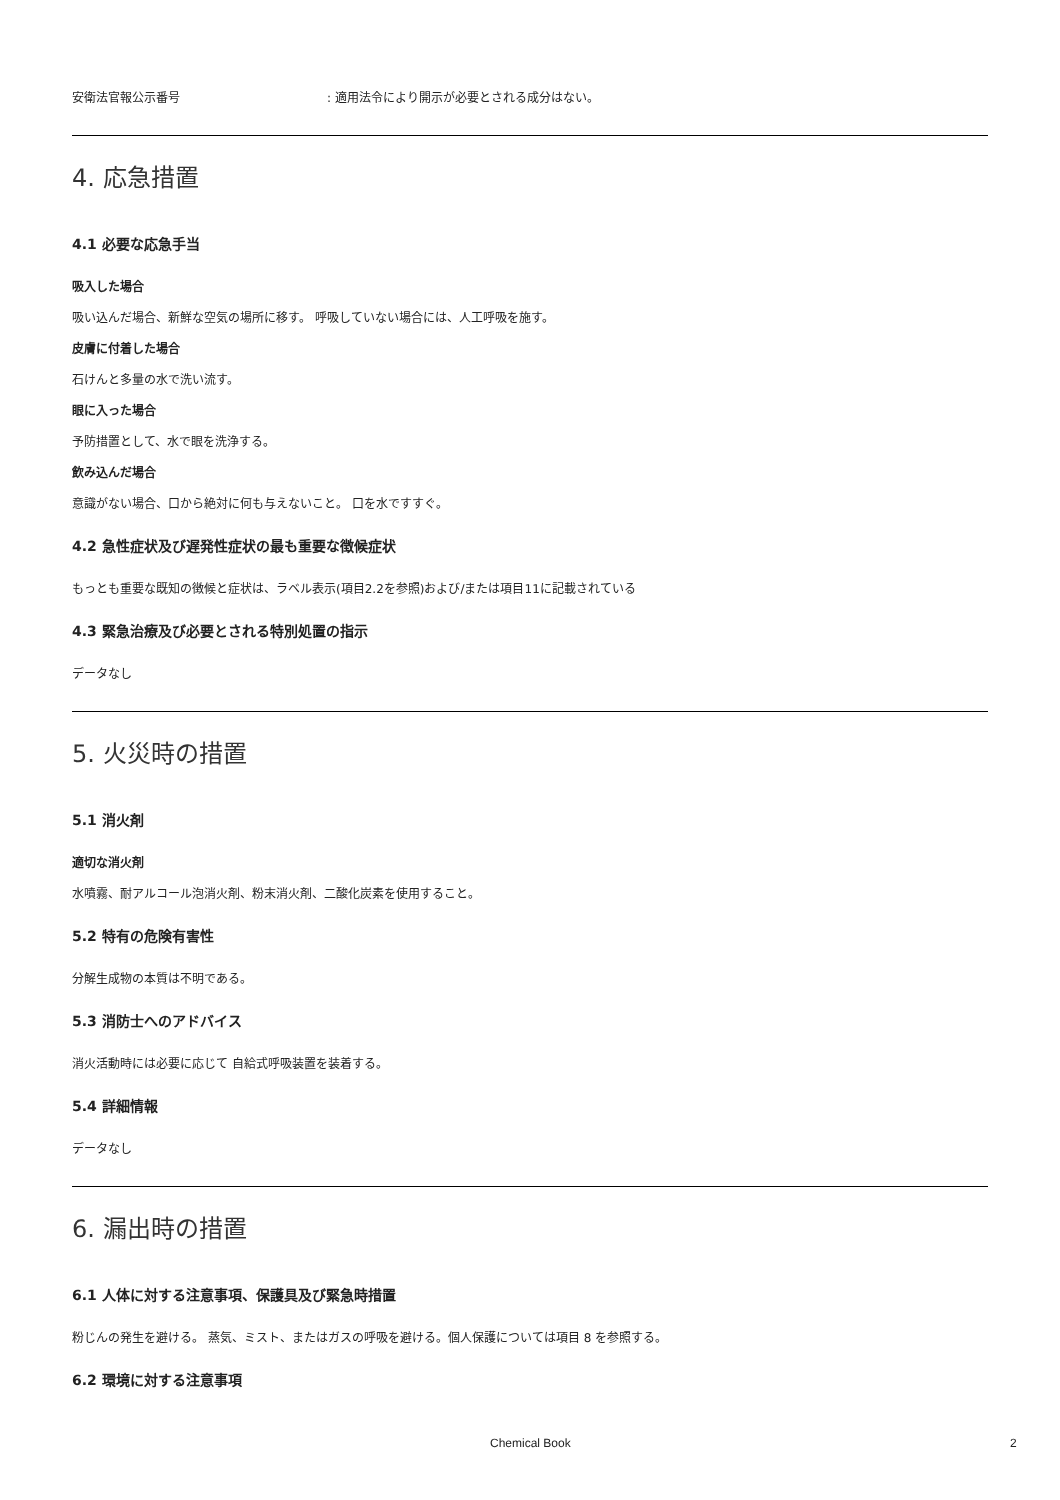安衛法官報公示番号: 適用法令により開示が必要とされる成分はない。
4. 応急措置
4.1 必要な応急手当
吸入した場合
吸い込んだ場合、新鮮な空気の場所に移す。 呼吸していない場合には、人工呼吸を施す。
皮膚に付着した場合
石けんと多量の水で洗い流す。
眼に入った場合
予防措置として、水で眼を洗浄する。
飲み込んだ場合
意識がない場合、口から絶対に何も与えないこと。 口を水ですすぐ。
4.2 急性症状及び遅発性症状の最も重要な徴候症状
もっとも重要な既知の徴候と症状は、ラベル表示(項目2.2を参照)および/または項目11に記載されている
4.3 緊急治療及び必要とされる特別処置の指示
データなし
5. 火災時の措置
5.1 消火剤
適切な消火剤
水噴霧、耐アルコール泡消火剤、粉末消火剤、二酸化炭素を使用すること。
5.2 特有の危険有害性
分解生成物の本質は不明である。
5.3 消防士へのアドバイス
消火活動時には必要に応じて 自給式呼吸装置を装着する。
5.4 詳細情報
データなし
6. 漏出時の措置
6.1 人体に対する注意事項、保護具及び緊急時措置
粉じんの発生を避ける。 蒸気、ミスト、またはガスの呼吸を避ける。個人保護については項目 8 を参照する。
6.2 環境に対する注意事項
Chemical Book 2